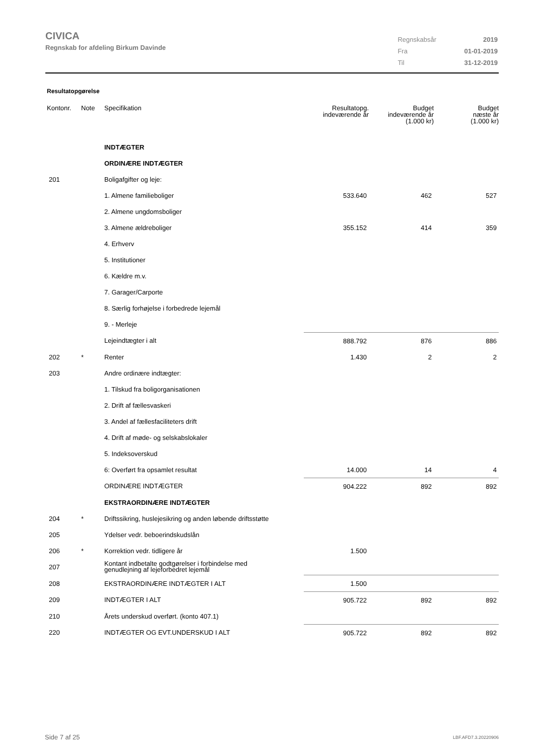CIVICA
Regnskab for afdeling Birkum Davinde
| Regnskabsår | 2019 |
| Fra | 01-01-2019 |
| Til | 31-12-2019 |
Resultatopgørelse
| Kontonr. | Note | Specifikation | Resultatopg. indeværende år | Budget indeværende år (1.000 kr) | Budget næste år (1.000 kr) |
| --- | --- | --- | --- | --- | --- |
| | | INDTÆGTER | | | |
| | | ORDINÆRE INDTÆGTER | | | |
| 201 | | Boligafgifter og leje: | | | |
| | | 1. Almene familieboliger | 533.640 | 462 | 527 |
| | | 2. Almene ungdomsboliger | | | |
| | | 3. Almene ældreboliger | 355.152 | 414 | 359 |
| | | 4. Erhverv | | | |
| | | 5. Institutioner | | | |
| | | 6. Kældre m.v. | | | |
| | | 7. Garager/Carporte | | | |
| | | 8. Særlig forhøjelse i forbedrede lejemål | | | |
| | | 9. - Merleje | | | |
| | | Lejeindtægter i alt | 888.792 | 876 | 886 |
| 202 | * | Renter | 1.430 | 2 | 2 |
| 203 | | Andre ordinære indtægter: | | | |
| | | 1. Tilskud fra boligorganisationen | | | |
| | | 2. Drift af fællesvaskeri | | | |
| | | 3. Andel af fællesfaciliteters drift | | | |
| | | 4. Drift af møde- og selskabslokaler | | | |
| | | 5. Indeksoverskud | | | |
| | | 6: Overført fra opsamlet resultat | 14.000 | 14 | 4 |
| | | ORDINÆRE INDTÆGTER | 904.222 | 892 | 892 |
| | | EKSTRAORDINÆRE INDTÆGTER | | | |
| 204 | * | Driftssikring, huslejesikring og anden løbende driftsstøtte | | | |
| 205 | | Ydelser vedr. beboerindskudslån | | | |
| 206 | * | Korrektion vedr. tidligere år | 1.500 | | |
| 207 | | Kontant indbetalte godtgørelser i forbindelse med genudlejning af lejeforbedret lejemål | | | |
| 208 | | EKSTRAORDINÆRE INDTÆGTER I ALT | 1.500 | | |
| 209 | | INDTÆGTER I ALT | 905.722 | 892 | 892 |
| 210 | | Årets underskud overført. (konto 407.1) | | | |
| 220 | | INDTÆGTER OG EVT.UNDERSKUD I ALT | 905.722 | 892 | 892 |
Side 7 af 25 LBF.AFD7.3.20220906